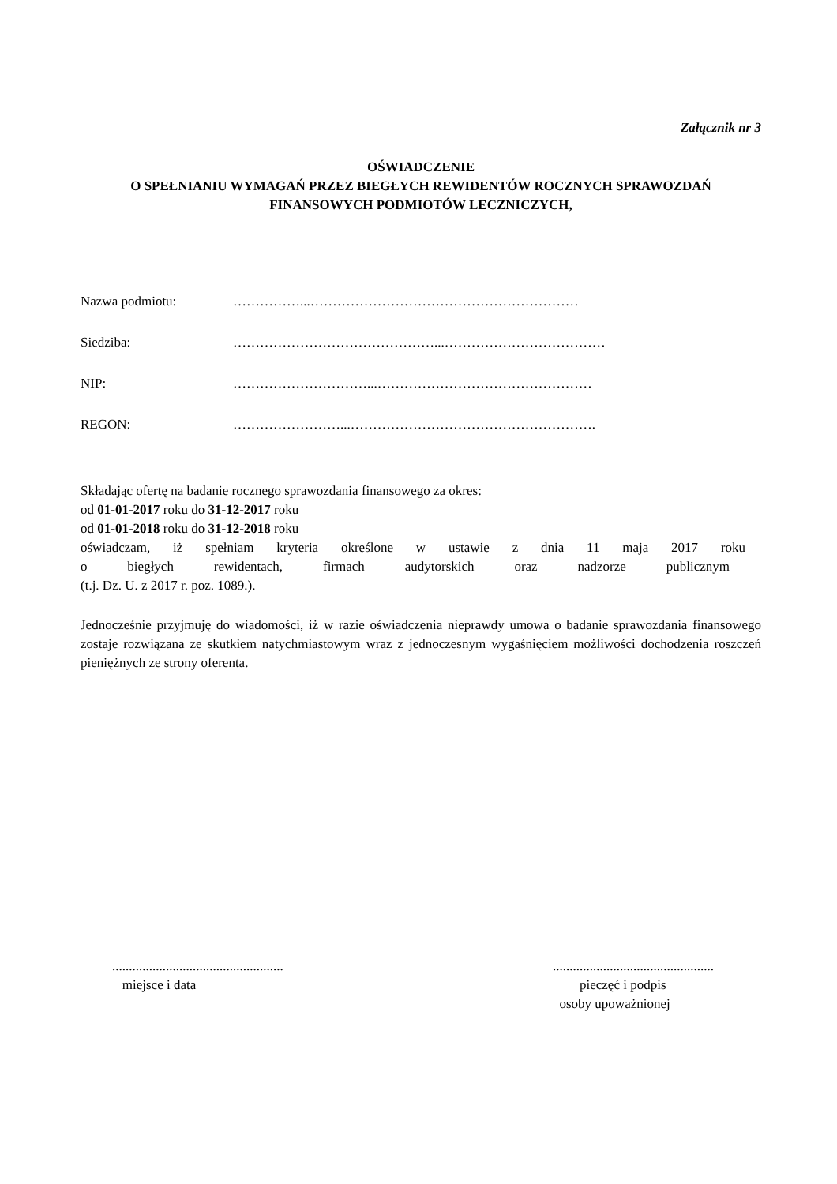Załącznik nr 3
OŚWIADCZENIE
O SPEŁNIANIU WYMAGAŃ PRZEZ BIEGŁYCH REWIDENTÓW ROCZNYCH SPRAWOZDAŃ
FINANSOWYCH PODMIOTÓW LECZNICZYCH,
Nazwa podmiotu: ……………...……………………………………………………
Siedziba: ………………………………………...………………………………
NIP: …………………………...…………………………………………
REGON: ……………………...……………………………………………….
Składając ofertę na badanie rocznego sprawozdania finansowego za okres:
od 01-01-2017 roku do 31-12-2017 roku
od 01-01-2018 roku do 31-12-2018 roku
oświadczam, iż spełniam kryteria określone w ustawie z dnia 11 maja 2017 roku
o biegłych rewidentach, firmach audytorskich oraz nadzorze publicznym
(t.j. Dz. U. z 2017 r. poz. 1089.).
Jednocześnie przyjmuję do wiadomości, iż w razie oświadczenia nieprawdy umowa o badanie sprawozdania finansowego zostaje rozwiązana ze skutkiem natychmiastowym wraz z jednoczesnym wygaśnięciem możliwości dochodzenia roszczeń pieniężnych ze strony oferenta.
...................................................
miejsce i data
................................................
pieczęć i podpis
osoby upoważnionej